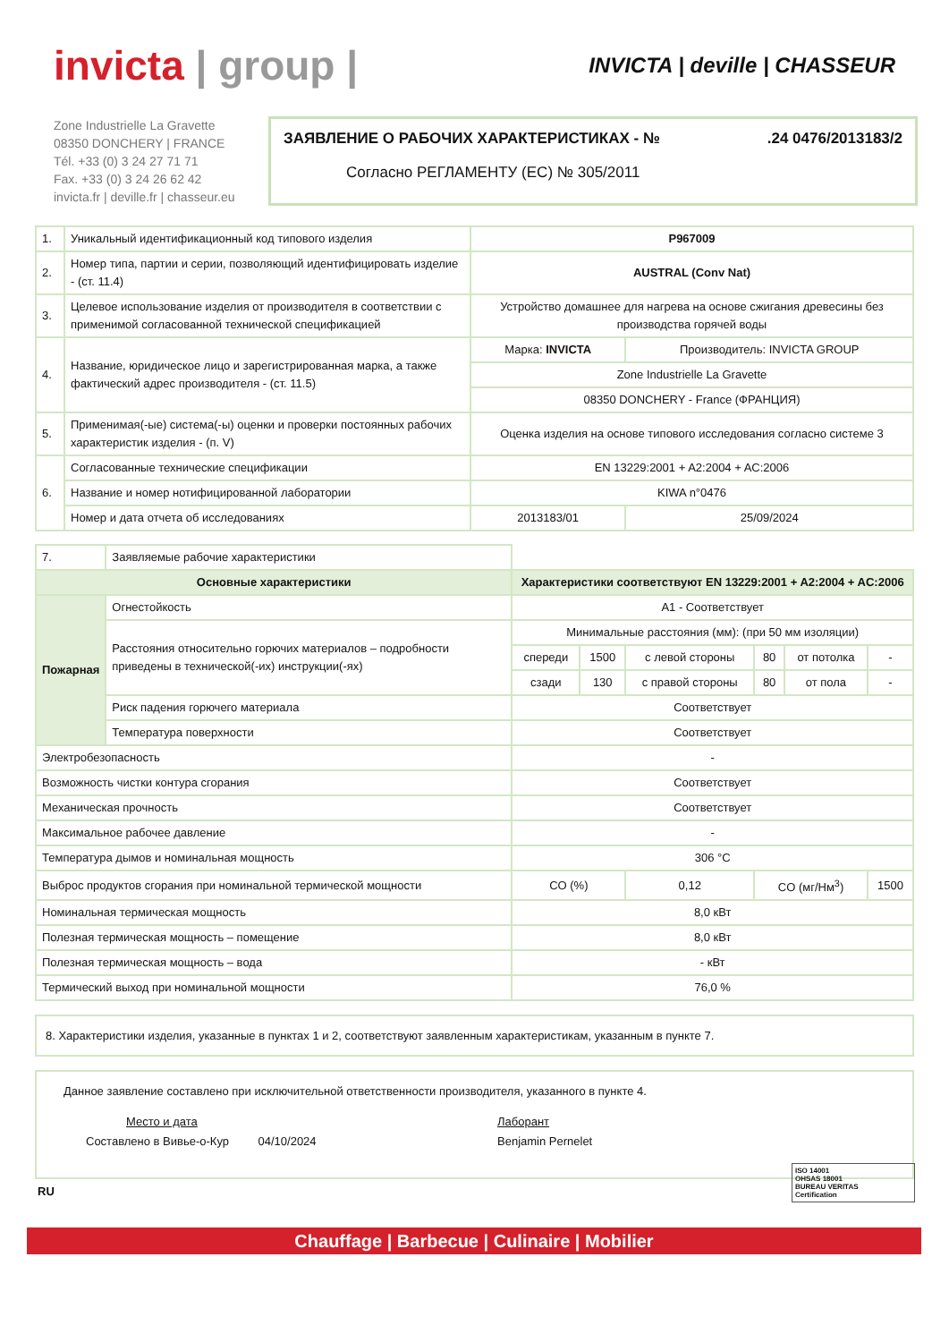invicta | group |
INVICTA | deville | CHASSEUR
Zone Industrielle La Gravette
08350 DONCHERY | FRANCE
Tél. +33 (0) 3 24 27 71 71
Fax. +33 (0) 3 24 26 62 42
invicta.fr | deville.fr | chasseur.eu
ЗАЯВЛЕНИЕ О РАБОЧИХ ХАРАКТЕРИСТИКАХ - №.24 0476/2013183/2
Согласно РЕГЛАМЕНТУ (ЕС) № 305/2011
| 1. | Уникальный идентификационный код типового изделия | P967009 | |
| 2. | Номер типа, партии и серии, позволяющий идентифицировать изделие - (ст. 11.4) | AUSTRAL (Conv Nat) | |
| 3. | Целевое использование изделия от производителя в соответствии с применимой согласованной технической спецификацией | Устройство домашнее для нагрева на основе сжигания древесины без производства горячей воды | |
| 4. | Название, юридическое лицо и зарегистрированная марка, а также фактический адрес производителя - (ст. 11.5) | Марка: INVICTA | Производитель: INVICTA GROUP |
| | | Zone Industrielle La Gravette | |
| | | 08350 DONCHERY - France (ФРАНЦИЯ) | |
| 5. | Применимая(-ые) система(-ы) оценки и проверки постоянных рабочих характеристик изделия - (п. V) | Оценка изделия на основе типового исследования согласно системе 3 | |
| 6. | Согласованные технические спецификации | EN 13229:2001 + A2:2004 + AC:2006 | |
| | Название и номер нотифицированной лаборатории | KIWA n°0476 | |
| | Номер и дата отчета об исследованиях | 2013183/01 | 25/09/2024 |
| 7. | Заявляемые рабочие характеристики | | | | | | |
| Основные характеристики | | Характеристики соответствуют EN 13229:2001 + A2:2004 + AC:2006 | | | | | |
| Пожарная | Огнестойкость | A1 - Соответствует | | | | | |
| | Расстояния относительно горючих материалов – подробности приведены в технической(-их) инструкции(-ях) | Минимальные расстояния (мм): (при 50 мм изоляции) | | | | | |
| | | спереди | 1500 | с левой стороны | 80 | от потолка | - |
| | | сзади | 130 | с правой стороны | 80 | от пола | - |
| | Риск падения горючего материала | Соответствует | | | | | |
| | Температура поверхности | Соответствует | | | | | |
| Электробезопасность | | - | | | | | |
| Возможность чистки контура сгорания | | Соответствует | | | | | |
| Механическая прочность | | Соответствует | | | | | |
| Максимальное рабочее давление | | - | | | | | |
| Температура дымов и номинальная мощность | | 306 °C | | | | | |
| Выброс продуктов сгорания при номинальной термической мощности | | CO (%) | | 0,12 | CO (мг/Нм<sup>3</sup>) | | 1500 |
| Номинальная термическая мощность | | 8,0 кВт | | | | | |
| Полезная термическая мощность – помещение | | 8,0 кВт | | | | | |
| Полезная термическая мощность – вода | | - кВт | | | | | |
| Термический выход при номинальной мощности | | 76,0 % | | | | | |
8. Характеристики изделия, указанные в пунктах 1 и 2, соответствуют заявленным характеристикам, указанным в пункте 7.
Данное заявление составлено при исключительной ответственности производителя, указанного в пункте 4.
Место и дата
Составлено в Вивье-о-Кур 04/10/2024
Лаборант
Benjamin Pernelet
RU
ISO 14001
OHSAS 18001
BUREAU VERITAS
Certification
Chauffage | Barbecue | Culinaire | Mobilier